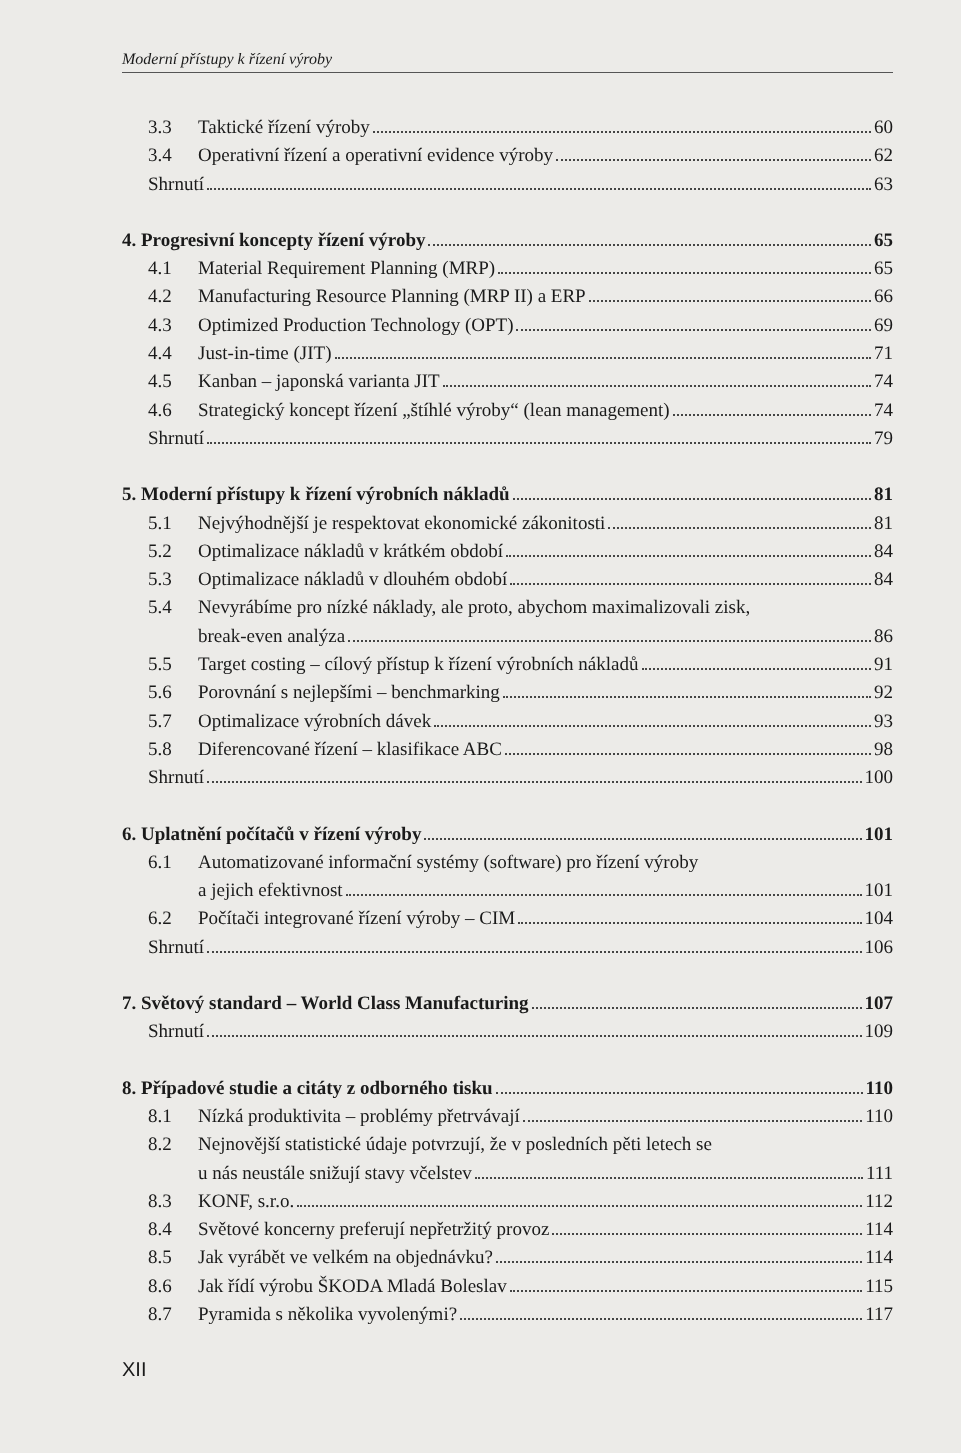Moderní přístupy k řízení výroby
3.3 Taktické řízení výroby 60
3.4 Operativní řízení a operativní evidence výroby 62
Shrnutí 63
4. Progresivní koncepty řízení výroby 65
4.1 Material Requirement Planning (MRP) 65
4.2 Manufacturing Resource Planning (MRP II) a ERP 66
4.3 Optimized Production Technology (OPT) 69
4.4 Just-in-time (JIT) 71
4.5 Kanban – japonská varianta JIT 74
4.6 Strategický koncept řízení „štíhlé výroby“ (lean management) 74
Shrnutí 79
5. Moderní přístupy k řízení výrobních nákladů 81
5.1 Nejvýhodnější je respektovat ekonomické zákonitosti 81
5.2 Optimalizace nákladů v krátkém období 84
5.3 Optimalizace nákladů v dlouhém období 84
5.4 Nevyrábíme pro nízké náklady, ale proto, abychom maximalizovali zisk,
break-even analýza 86
5.5 Target costing – cílový přístup k řízení výrobních nákladů 91
5.6 Porovnání s nejlepšími – benchmarking 92
5.7 Optimalizace výrobních dávek 93
5.8 Diferencované řízení – klasifikace ABC 98
Shrnutí 100
6. Uplatnění počítačů v řízení výroby 101
6.1 Automatizované informační systémy (software) pro řízení výroby
a jejich efektivnost 101
6.2 Počítači integrované řízení výroby – CIM 104
Shrnutí 106
7. Světový standard – World Class Manufacturing 107
Shrnutí 109
8. Případové studie a citáty z odborného tisku 110
8.1 Nízká produktivita – problémy přetrvávají 110
8.2 Nejnovější statistické údaje potvrzují, že v posledních pěti letech se
u nás neustále snižují stavy včelstev 111
8.3 KONF, s.r.o. 112
8.4 Světové koncerny preferují nepřetržitý provoz 114
8.5 Jak vyrábět ve velkém na objednávku? 114
8.6 Jak řídí výrobu ŠKODA Mladá Boleslav 115
8.7 Pyramida s několika vyvolenými? 117
XII